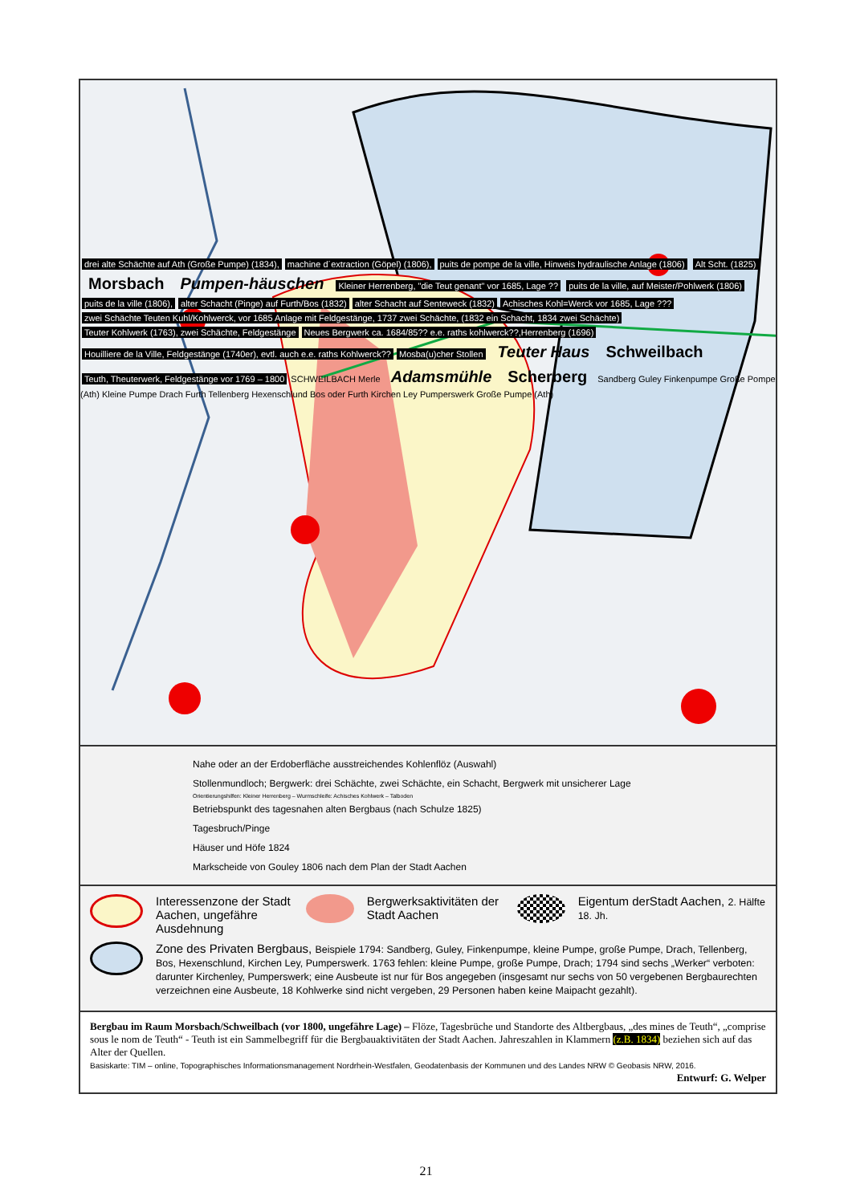drei alte Schächte auf Ath (Große Pumpe) (1834), machine d´extraction (Göpel) (1806), puits de pompe de la ville, Hinweis hydraulische Anlage (1806) Alt Scht. (1825) Morsbach Pumpen-häuschen Kleiner Herrenberg, "die Teut genant" vor 1685, Lage ?? puits de la ville, auf Meister/Pohlwerk (1806) puits de la ville (1806), alter Schacht (Pinge) auf Furth/Bos (1832) alter Schacht auf Senteweck (1832) Achisches Kohl=Werck vor 1685, Lage ??? zwei Schächte Teuten Kuhl/Kohlwerck, vor 1685 Anlage mit Feldgestänge, 1737 zwei Schächte, (1832 ein Schacht, 1834 zwei Schächte) Teuter Kohlwerk (1763), zwei Schächte, Feldgestänge Neues Bergwerk ca. 1684/85?? e.e. raths kohlwerck??,Herrenberg (1696) Houilliere de la Ville, Feldgestänge (1740er), evtl. auch e.e. raths Kohlwerck?? Mosba(u)cher Stollen Teuter Haus Schweilbach Teuth, Theuterwerk, Feldgestänge vor 1769 – 1800 SCHWEILBACH Merle Adamsmühle Scherberg Sandberg Guley Finkenpumpe Große Pompe (Ath) Kleine Pumpe Drach Furth Tellenberg Hexenschlund Bos oder Furth Kirchen Ley Pumperswerk Große Pumpe (Ath)
Nahe oder an der Erdoberfläche ausstreichendes Kohlenflöz (Auswahl)
Stollenmundloch; Bergwerk: drei Schächte, zwei Schächte, ein Schacht, Bergwerk mit unsicherer Lage
Orientierungshilfen: Kleiner Herrenberg – Wurmschleife: Achisches Kohlwerk – Talboden
Betriebspunkt des tagesnahen alten Bergbaus (nach Schulze 1825)
Tagesbruch/Pinge
Häuser und Höfe 1824
Markscheide von Gouley 1806 nach dem Plan der Stadt Aachen
Interessenzone der Stadt Aachen, ungefähre Ausdehnung
Bergwerksaktivitäten der Stadt Aachen
Eigentum derStadt Aachen, 2. Hälfte 18. Jh.
Zone des Privaten Bergbaus, Beispiele 1794: Sandberg, Guley, Finkenpumpe, kleine Pumpe, große Pumpe, Drach, Tellenberg, Bos, Hexenschlund, Kirchen Ley, Pumperswerk. 1763 fehlen: kleine Pumpe, große Pumpe, Drach; 1794 sind sechs „Werker“ verboten: darunter Kirchenley, Pumperswerk; eine Ausbeute ist nur für Bos angegeben (insgesamt nur sechs von 50 vergebenen Bergbaurechten verzeichnen eine Ausbeute, 18 Kohlwerke sind nicht vergeben, 29 Personen haben keine Maipacht gezahlt).
Bergbau im Raum Morsbach/Schweilbach (vor 1800, ungefähre Lage) – Flöze, Tagesbrüche und Standorte des Altbergbaus, „des mines de Teuth“, „comprise sous le nom de Teuth“ - Teuth ist ein Sammelbegriff für die Bergbauaktivitäten der Stadt Aachen. Jahreszahlen in Klammern (z.B. 1834) beziehen sich auf das Alter der Quellen.
Basiskarte: TIM – online, Topographisches Informationsmanagement Nordrhein-Westfalen, Geodatenbasis der Kommunen und des Landes NRW © Geobasis NRW, 2016.
Entwurf: G. Welper
21